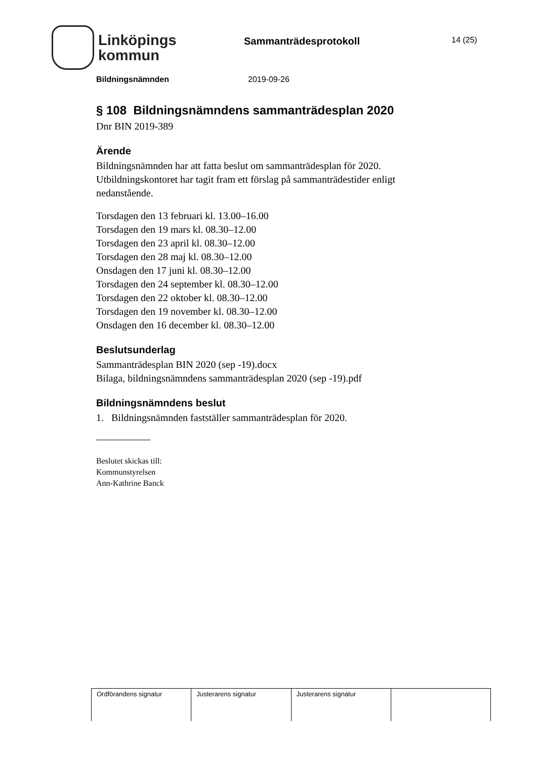Linköpings
kommun
Sammanträdesprotokoll
14 (25)
Bildningsnämnden 2019-09-26
§ 108 Bildningsnämndens sammanträdesplan 2020
Dnr BIN 2019-389
Ärende
Bildningsnämnden har att fatta beslut om sammanträdesplan för 2020. Utbildningskontoret har tagit fram ett förslag på sammanträdestider enligt nedanstående.
Torsdagen den 13 februari kl. 13.00–16.00
Torsdagen den 19 mars kl. 08.30–12.00
Torsdagen den 23 april kl. 08.30–12.00
Torsdagen den 28 maj kl. 08.30–12.00
Onsdagen den 17 juni kl. 08.30–12.00
Torsdagen den 24 september kl. 08.30–12.00
Torsdagen den 22 oktober kl. 08.30–12.00
Torsdagen den 19 november kl. 08.30–12.00
Onsdagen den 16 december kl. 08.30–12.00
Beslutsunderlag
Sammanträdesplan BIN 2020 (sep -19).docx
Bilaga, bildningsnämndens sammanträdesplan 2020 (sep -19).pdf
Bildningsnämndens beslut
1. Bildningsnämnden fastställer sammanträdesplan för 2020.
Beslutet skickas till:
Kommunstyrelsen
Ann-Kathrine Banck
| Ordförandens signatur | Justerarens signatur | Justerarens signatur | |